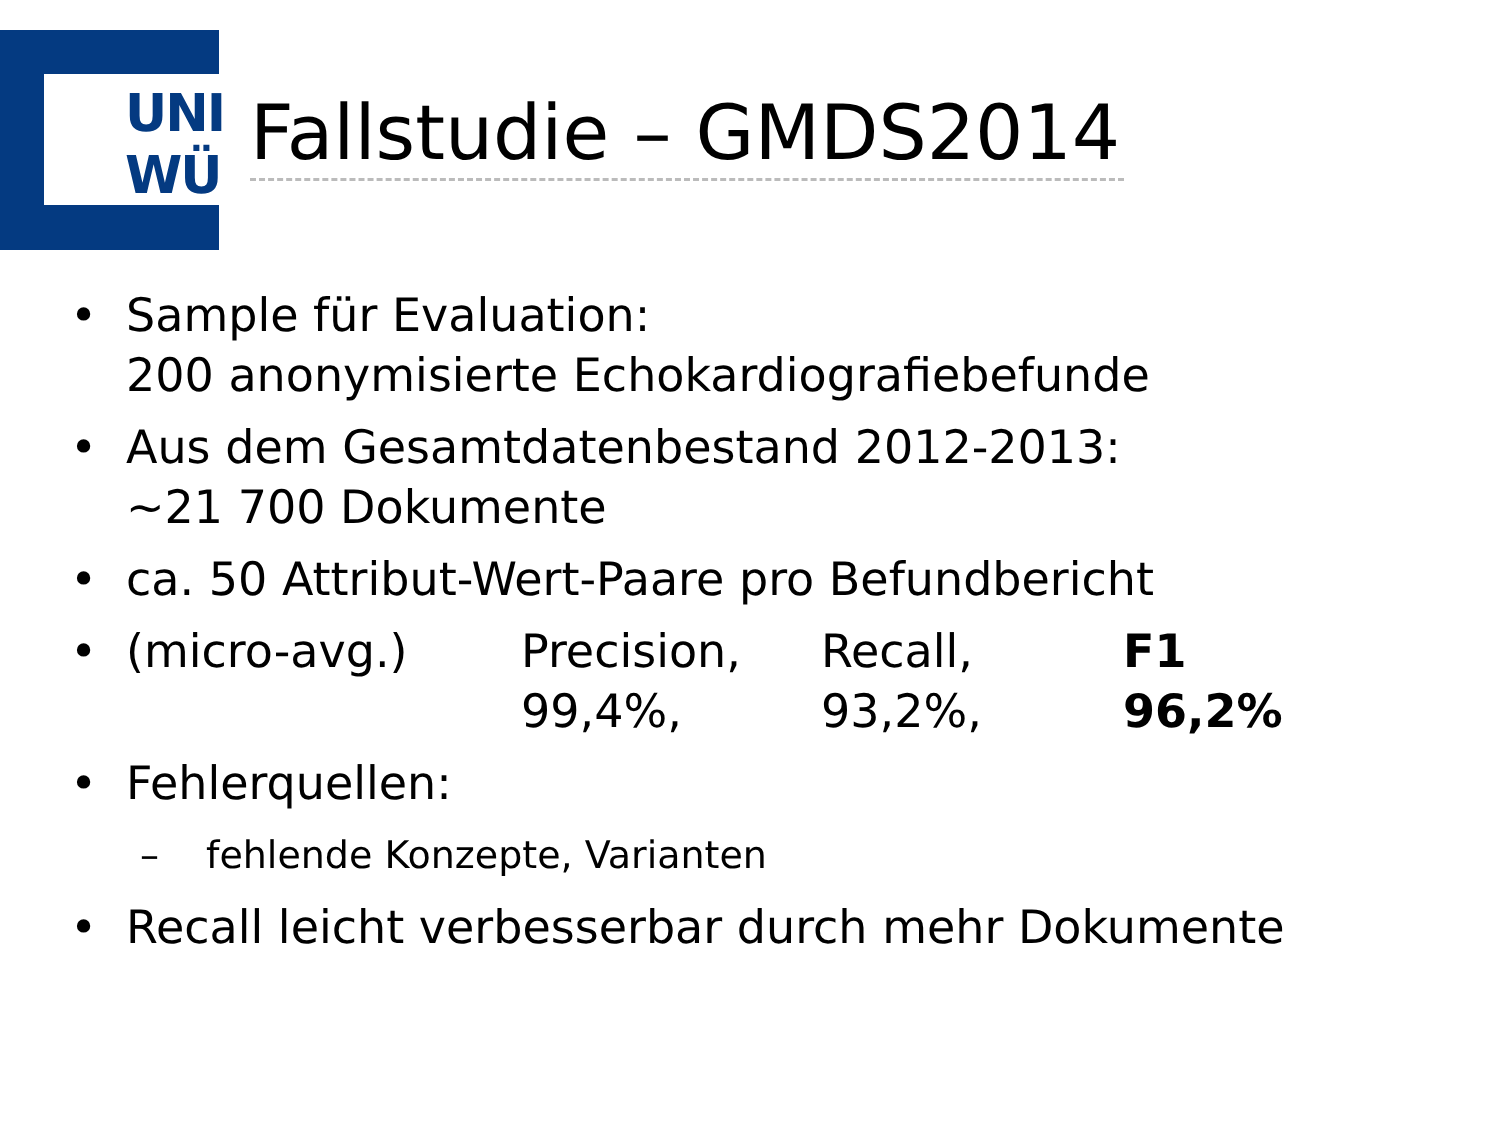UNI
WÜ
Fallstudie – GMDS2014
• Sample für Evaluation:
200 anonymisierte Echokardiografiebefunde
• Aus dem Gesamtdatenbestand 2012-2013:
~21 700 Dokumente
• ca. 50 Attribut-Wert-Paare pro Befundbericht
•
| (micro-avg.) | Precision, 99,4%, | Recall, 93,2%, | F1 96,2% |
• Fehlerquellen:
– fehlende Konzepte, Varianten
• Recall leicht verbesserbar durch mehr Dokumente